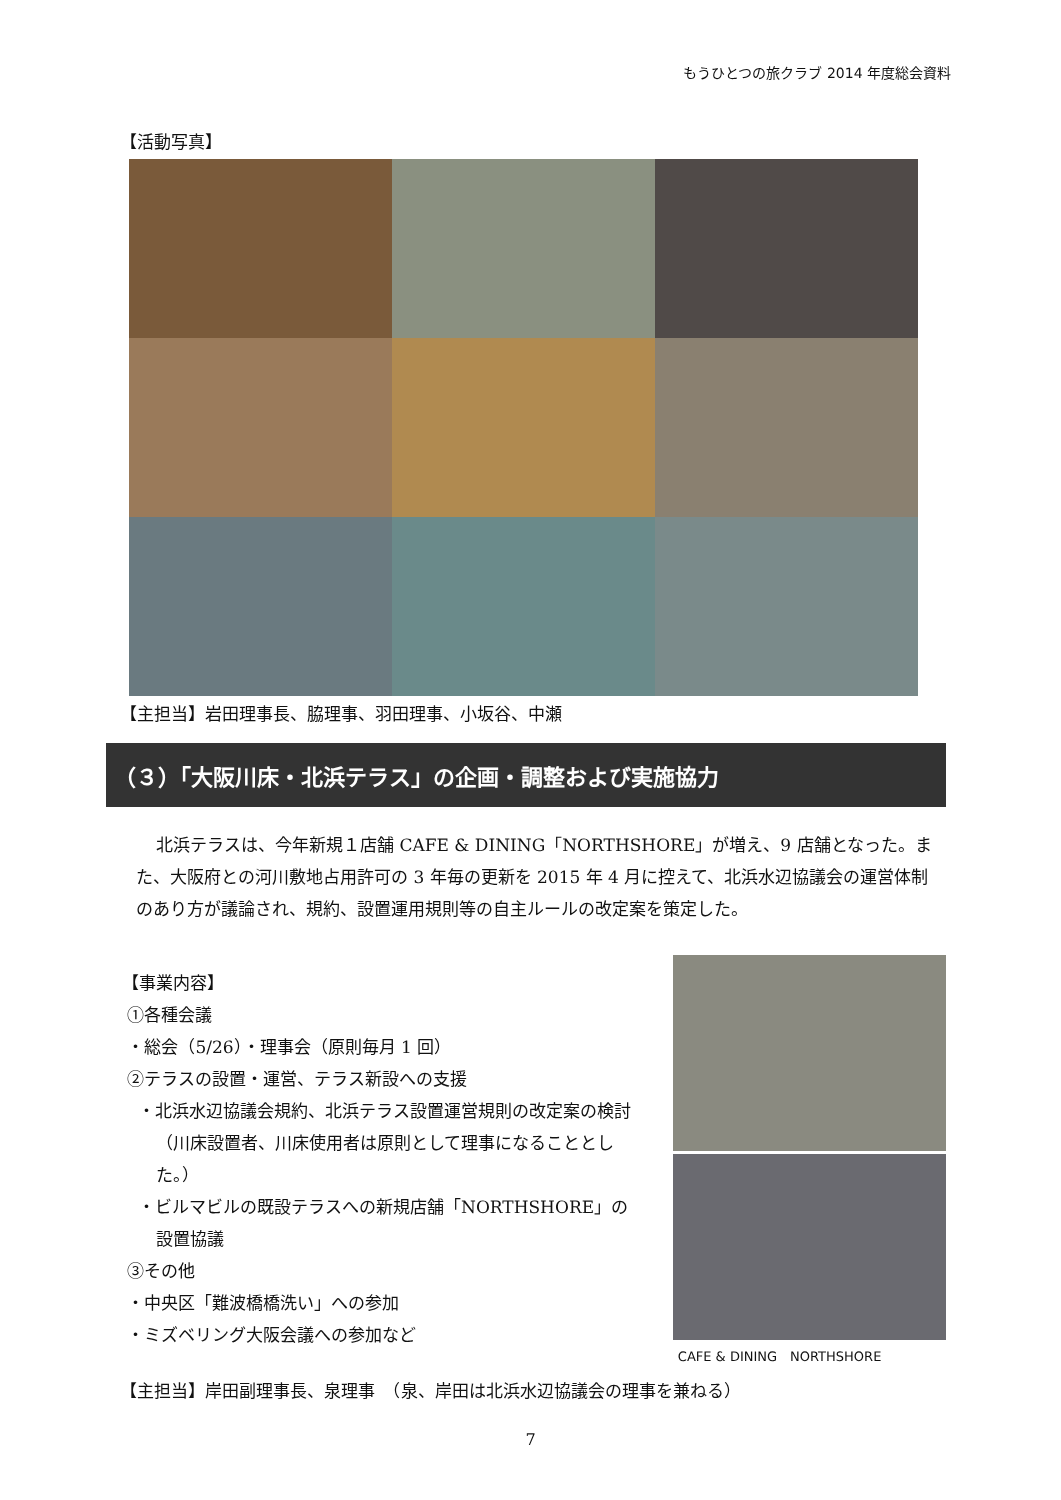もうひとつの旅クラブ 2014 年度総会資料
【活動写真】
【主担当】岩田理事長、脇理事、羽田理事、小坂谷、中瀬
（３）「大阪川床・北浜テラス」の企画・調整および実施協力
北浜テラスは、今年新規１店舗 CAFE & DINING「NORTHSHORE」が増え、9 店舗となった。また、大阪府との河川敷地占用許可の 3 年毎の更新を 2015 年 4 月に控えて、北浜水辺協議会の運営体制のあり方が議論され、規約、設置運用規則等の自主ルールの改定案を策定した。
【事業内容】
①各種会議
・総会（5/26）・理事会（原則毎月 1 回）
②テラスの設置・運営、テラス新設への支援
・北浜水辺協議会規約、北浜テラス設置運営規則の改定案の検討（川床設置者、川床使用者は原則として理事になることとした。）
・ビルマビルの既設テラスへの新規店舗「NORTHSHORE」の設置協議
③その他
・中央区「難波橋橋洗い」への参加
・ミズベリング大阪会議への参加など
CAFE & DINING　NORTHSHORE
【主担当】岸田副理事長、泉理事　（泉、岸田は北浜水辺協議会の理事を兼ねる）
7